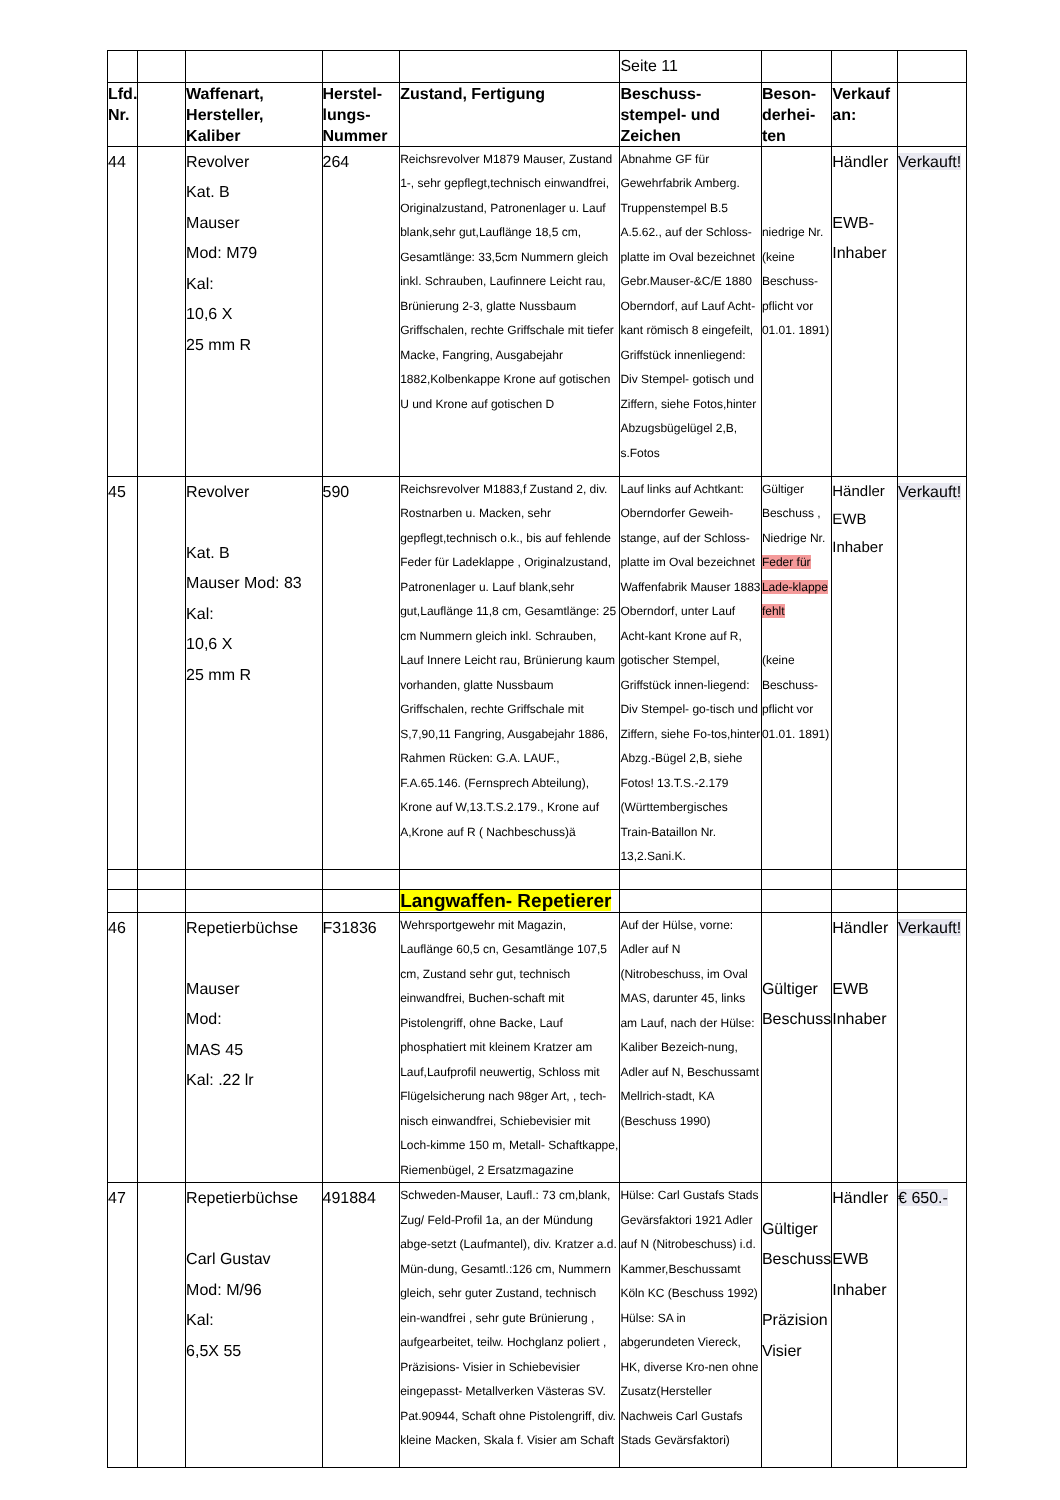| | | | | | Seite 11 | | | |
| Lfd. Nr. | | Waffenart, Hersteller, Kaliber | Herstel-lungs-Nummer | Zustand, Fertigung | Beschuss-stempel- und Zeichen | Beson-derhei-ten | Verkauf an: | |
| 44 | | Revolver Kat. B Mauser Mod: M79 Kal: 10,6 X 25 mm R | 264 | Reichsrevolver M1879 Mauser, Zustand 1-, sehr gepflegt,technisch einwandfrei, Originalzustand, Patronenlager u. Lauf blank,sehr gut,Lauflänge 18,5 cm, Gesamtlänge: 33,5cm Nummern gleich inkl. Schrauben, Laufinnere Leicht rau, Brünierung 2-3, glatte Nussbaum Griffschalen, rechte Griffschale mit tiefer Macke, Fangring, Ausgabejahr 1882,Kolbenkappe Krone auf gotischen U und Krone auf gotischen D | Abnahme GF für Gewehrfabrik Amberg. Truppenstempel B.5 A.5.62., auf der Schloss-platte im Oval bezeichnet Gebr.Mauser-&C/E 1880 Oberndorf, auf Lauf Acht-kant römisch 8 eingefeilt, Griffstück innenliegend: Div Stempel- gotisch und Ziffern, siehe Fotos,hinter Abzugsbügelügel 2,B, s.Fotos | niedrige Nr. (keine Beschuss-pflicht vor 01.01. 1891) | Händler EWB- Inhaber | Verkauft! |
| 45 | | Revolver Kat. B Mauser Mod: 83 Kal: 10,6 X 25 mm R | 590 | Reichsrevolver M1883,f Zustand 2, div. Rostnarben u. Macken, sehr gepflegt,technisch o.k., bis auf fehlende Feder für Ladeklappe , Originalzustand, Patronenlager u. Lauf blank,sehr gut,Lauflänge 11,8 cm, Gesamtlänge: 25 cm Nummern gleich inkl. Schrauben, Lauf Innere Leicht rau, Brünierung kaum vorhanden, glatte Nussbaum Griffschalen, rechte Griffschale mit S,7,90,11 Fangring, Ausgabejahr 1886, Rahmen Rücken: G.A. LAUF., F.A.65.146. (Fernsprech Abteilung), Krone auf W,13.T.S.2.179., Krone auf A,Krone auf R ( Nachbeschuss)ä | Lauf links auf Achtkant: Oberndorfer Geweih-stange, auf der Schloss-platte im Oval bezeichnet Waffenfabrik Mauser 1883 Oberndorf, unter Lauf Acht-kant Krone auf R, gotischer Stempel, Griffstück innen-liegend: Div Stempel- go-tisch und Ziffern, siehe Fo-tos,hinter Abzg.-Bügel 2,B, siehe Fotos! 13.T.S.-2.179 (Württembergisches Train-Bataillon Nr. 13,2.Sani.K. | Gültiger Beschuss , Niedrige Nr. Feder für Lade-klappe fehlt (keine Beschuss-pflicht vor 01.01. 1891) | Händler EWB Inhaber | Verkauft! |
| | | | | Langwaffen- Repetierer | | | | |
| 46 | | Repetierbüchse Mauser Mod: MAS 45 Kal: .22 lr | F31836 | Wehrsportgewehr mit Magazin, Lauflänge 60,5 cn, Gesamtlänge 107,5 cm, Zustand sehr gut, technisch einwandfrei, Buchen-schaft mit Pistolengriff, ohne Backe, Lauf phosphatiert mit kleinem Kratzer am Lauf,Laufprofil neuwertig, Schloss mit Flügelsicherung nach 98ger Art, , tech-nisch einwandfrei, Schiebevisier mit Loch-kimme 150 m, Metall- Schaftkappe, Riemenbügel, 2 Ersatzmagazine | Auf der Hülse, vorne: Adler auf N (Nitrobeschuss, im Oval MAS, darunter 45, links am Lauf, nach der Hülse: Kaliber Bezeich-nung, Adler auf N, Beschussamt Mellrich-stadt, KA (Beschuss 1990) | Gültiger Beschuss | Händler EWB Inhaber | Verkauft! |
| 47 | | Repetierbüchse Carl Gustav Mod: M/96 Kal: 6,5X 55 | 491884 | Schweden-Mauser, Laufl.: 73 cm,blank, Zug/ Feld-Profil 1a, an der Mündung abge-setzt (Laufmantel), div. Kratzer a.d. Mün-dung, Gesamtl.:126 cm, Nummern gleich, sehr guter Zustand, technisch ein-wandfrei , sehr gute Brünierung , aufgearbeitet, teilw. Hochglanz poliert , Präzisions- Visier in Schiebevisier eingepasst- Metallverken Västeras SV. Pat.90944, Schaft ohne Pistolengriff, div. kleine Macken, Skala f. Visier am Schaft | Hülse: Carl Gustafs Stads Gevärsfaktori 1921 Adler auf N (Nitrobeschuss) i.d. Kammer,Beschussamt Köln KC (Beschuss 1992) Hülse: SA in abgerundeten Viereck, HK, diverse Kro-nen ohne Zusatz(Hersteller Nachweis Carl Gustafs Stads Gevärsfaktori) | Gültiger Beschuss Präzision Visier | Händler EWB Inhaber | € 650.- |